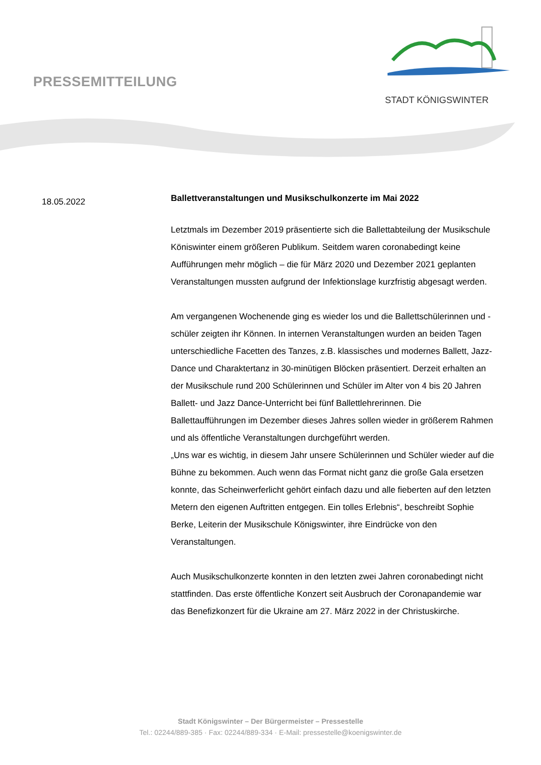PRESSEMITTEILUNG
STADT KÖNIGSWINTER
18.05.2022
Ballettveranstaltungen und Musikschulkonzerte im Mai 2022
Letztmals im Dezember 2019 präsentierte sich die Ballettabteilung der Musikschule Köniswinter einem größeren Publikum. Seitdem waren coronabedingt keine Aufführungen mehr möglich – die für März 2020 und Dezember 2021 geplanten Veranstaltungen mussten aufgrund der Infektionslage kurzfristig abgesagt werden.
Am vergangenen Wochenende ging es wieder los und die Ballettschülerinnen und -schüler zeigten ihr Können. In internen Veranstaltungen wurden an beiden Tagen unterschiedliche Facetten des Tanzes, z.B. klassisches und modernes Ballett, Jazz-Dance und Charaktertanz in 30-minütigen Blöcken präsentiert. Derzeit erhalten an der Musikschule rund 200 Schülerinnen und Schüler im Alter von 4 bis 20 Jahren Ballett- und Jazz Dance-Unterricht bei fünf Ballettlehrerinnen. Die Ballettaufführungen im Dezember dieses Jahres sollen wieder in größerem Rahmen und als öffentliche Veranstaltungen durchgeführt werden.
„Uns war es wichtig, in diesem Jahr unsere Schülerinnen und Schüler wieder auf die Bühne zu bekommen. Auch wenn das Format nicht ganz die große Gala ersetzen konnte, das Scheinwerferlicht gehört einfach dazu und alle fieberten auf den letzten Metern den eigenen Auftritten entgegen. Ein tolles Erlebnis“, beschreibt Sophie Berke, Leiterin der Musikschule Königswinter, ihre Eindrücke von den Veranstaltungen.
Auch Musikschulkonzerte konnten in den letzten zwei Jahren coronabedingt nicht stattfinden. Das erste öffentliche Konzert seit Ausbruch der Coronapandemie war das Benefizkonzert für die Ukraine am 27. März 2022 in der Christuskirche.
Stadt Königswinter – Der Bürgermeister – Pressestelle
Tel.: 02244/889-385 · Fax: 02244/889-334 · E-Mail: pressestelle@koenigswinter.de